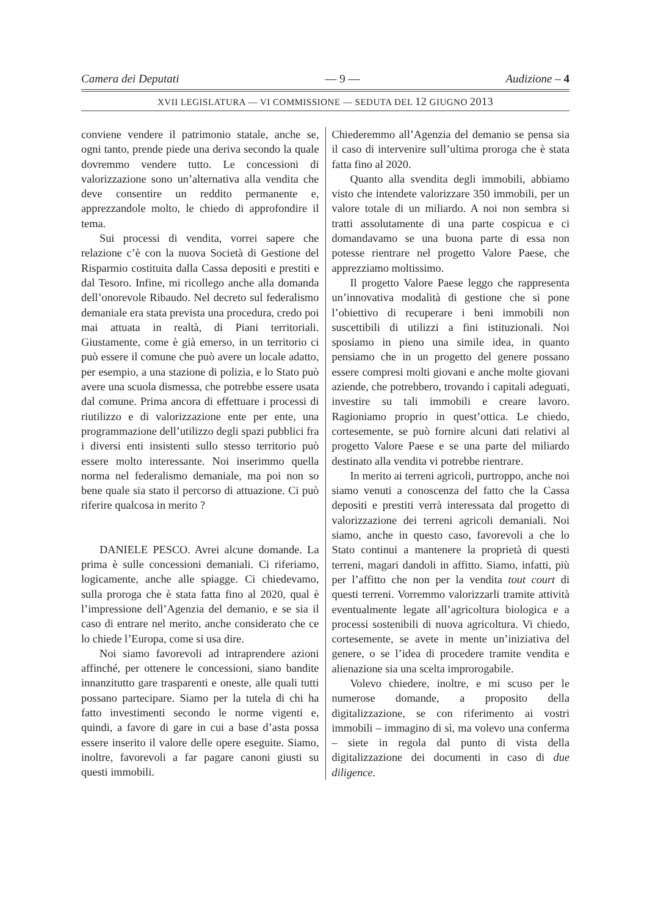Camera dei Deputati — 9 — Audizione – 4
XVII LEGISLATURA — VI COMMISSIONE — SEDUTA DEL 12 GIUGNO 2013
conviene vendere il patrimonio statale, anche se, ogni tanto, prende piede una deriva secondo la quale dovremmo vendere tutto. Le concessioni di valorizzazione sono un’alternativa alla vendita che deve consentire un reddito permanente e, apprezzandole molto, le chiedo di approfondire il tema.
Sui processi di vendita, vorrei sapere che relazione c’è con la nuova Società di Gestione del Risparmio costituita dalla Cassa depositi e prestiti e dal Tesoro. Infine, mi ricollego anche alla domanda dell’onorevole Ribaudo. Nel decreto sul federalismo demaniale era stata prevista una procedura, credo poi mai attuata in realtà, di Piani territoriali. Giustamente, come è già emerso, in un territorio ci può essere il comune che può avere un locale adatto, per esempio, a una stazione di polizia, e lo Stato può avere una scuola dismessa, che potrebbe essere usata dal comune. Prima ancora di effettuare i processi di riutilizzo e di valorizzazione ente per ente, una programmazione dell’utilizzo degli spazi pubblici fra i diversi enti insistenti sullo stesso territorio può essere molto interessante. Noi inserimmo quella norma nel federalismo demaniale, ma poi non so bene quale sia stato il percorso di attuazione. Ci può riferire qualcosa in merito ?
DANIELE PESCO. Avrei alcune domande. La prima è sulle concessioni demaniali. Ci riferiamo, logicamente, anche alle spiagge. Ci chiedevamo, sulla proroga che è stata fatta fino al 2020, qual è l’impressione dell’Agenzia del demanio, e se sia il caso di entrare nel merito, anche considerato che ce lo chiede l’Europa, come si usa dire.
Noi siamo favorevoli ad intraprendere azioni affinché, per ottenere le concessioni, siano bandite innanzitutto gare trasparenti e oneste, alle quali tutti possano partecipare. Siamo per la tutela di chi ha fatto investimenti secondo le norme vigenti e, quindi, a favore di gare in cui a base d’asta possa essere inserito il valore delle opere eseguite. Siamo, inoltre, favorevoli a far pagare canoni giusti su questi immobili.
Chiederemmo all’Agenzia del demanio se pensa sia il caso di intervenire sull’ultima proroga che è stata fatta fino al 2020.
Quanto alla svendita degli immobili, abbiamo visto che intendete valorizzare 350 immobili, per un valore totale di un miliardo. A noi non sembra si tratti assolutamente di una parte cospicua e ci domandavamo se una buona parte di essa non potesse rientrare nel progetto Valore Paese, che apprezziamo moltissimo.
Il progetto Valore Paese leggo che rappresenta un’innovativa modalità di gestione che si pone l’obiettivo di recuperare i beni immobili non suscettibili di utilizzi a fini istituzionali. Noi sposiamo in pieno una simile idea, in quanto pensiamo che in un progetto del genere possano essere compresi molti giovani e anche molte giovani aziende, che potrebbero, trovando i capitali adeguati, investire su tali immobili e creare lavoro. Ragioniamo proprio in quest’ottica. Le chiedo, cortesemente, se può fornire alcuni dati relativi al progetto Valore Paese e se una parte del miliardo destinato alla vendita vi potrebbe rientrare.
In merito ai terreni agricoli, purtroppo, anche noi siamo venuti a conoscenza del fatto che la Cassa depositi e prestiti verrà interessata dal progetto di valorizzazione dei terreni agricoli demaniali. Noi siamo, anche in questo caso, favorevoli a che lo Stato continui a mantenere la proprietà di questi terreni, magari dandoli in affitto. Siamo, infatti, più per l’affitto che non per la vendita tout court di questi terreni. Vorremmo valorizzarli tramite attività eventualmente legate all’agricoltura biologica e a processi sostenibili di nuova agricoltura. Vi chiedo, cortesemente, se avete in mente un’iniziativa del genere, o se l’idea di procedere tramite vendita e alienazione sia una scelta improrogabile.
Volevo chiedere, inoltre, e mi scuso per le numerose domande, a proposito della digitalizzazione, se con riferimento ai vostri immobili – immagino di sì, ma volevo una conferma – siete in regola dal punto di vista della digitalizzazione dei documenti in caso di due diligence.